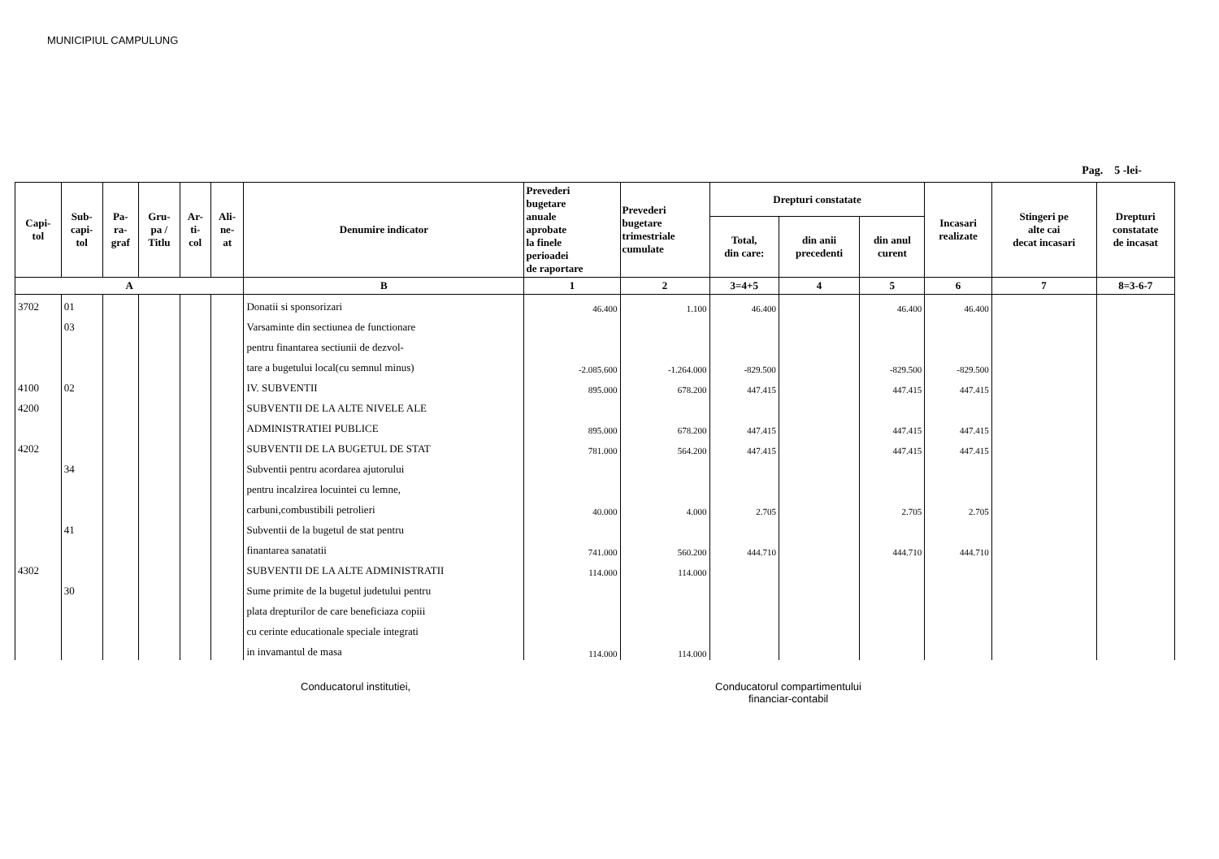MUNICIPIUL CAMPULUNG
Pag. 5 -lei-
| Capi- tol | Sub- capi- tol | Pa- ra- graf | Gru- pa / Titlu | Ar- ti- col | Ali- ne- at | Denumire indicator | Prevederi bugetare anuale aprobate la finele perioadei de raportare | Prevederi bugetare trimestriale cumulate | Drepturi constatate | | | Incasari realizate | Stingeri pe alte cai decat incasari | Drepturi constatate de incasat |
| --- | --- | --- | --- | --- | --- | --- | --- | --- | --- | --- | --- | --- | --- | --- |
| | | | | | | | | | Total, din care: | din anii precedenti | din anul curent | | | |
| A | | | | | | B | 1 | 2 | 3=4+5 | 4 | 5 | 6 | 7 | 8=3-6-7 |
| 3702 | 01 | | | | | Donatii si sponsorizari | 46.400 | 1.100 | 46.400 | | 46.400 | 46.400 | | |
| | 03 | | | | | Varsaminte din sectiunea de functionare | | | | | | | | |
| | | | | | | pentru finantarea sectiunii de dezvol- | | | | | | | | |
| | | | | | | tare a bugetului local(cu semnul minus) | -2.085.600 | -1.264.000 | -829.500 | | -829.500 | -829.500 | | |
| 4100 | 02 | | | | | IV. SUBVENTII | 895.000 | 678.200 | 447.415 | | 447.415 | 447.415 | | |
| 4200 | | | | | | SUBVENTII DE LA ALTE NIVELE ALE | | | | | | | | |
| | | | | | | ADMINISTRATIEI PUBLICE | 895.000 | 678.200 | 447.415 | | 447.415 | 447.415 | | |
| 4202 | | | | | | SUBVENTII DE LA BUGETUL DE STAT | 781.000 | 564.200 | 447.415 | | 447.415 | 447.415 | | |
| | 34 | | | | | Subventii pentru acordarea ajutorului | | | | | | | | |
| | | | | | | pentru incalzirea locuintei cu lemne, | | | | | | | | |
| | | | | | | carbuni,combustibili petrolieri | 40.000 | 4.000 | 2.705 | | 2.705 | 2.705 | | |
| | 41 | | | | | Subventii de la bugetul de stat pentru | | | | | | | | |
| | | | | | | finantarea sanatatii | 741.000 | 560.200 | 444.710 | | 444.710 | 444.710 | | |
| 4302 | | | | | | SUBVENTII DE LA ALTE ADMINISTRATII | 114.000 | 114.000 | | | | | | |
| | 30 | | | | | Sume primite de la bugetul judetului pentru | | | | | | | | |
| | | | | | | plata drepturilor de care beneficiaza copiii | | | | | | | | |
| | | | | | | cu cerinte educationale speciale integrati | | | | | | | | |
| | | | | | | in invamantul de masa | 114.000 | 114.000 | | | | | | |
Conducatorul institutiei, Conducatorul compartimentului
financiar-contabil